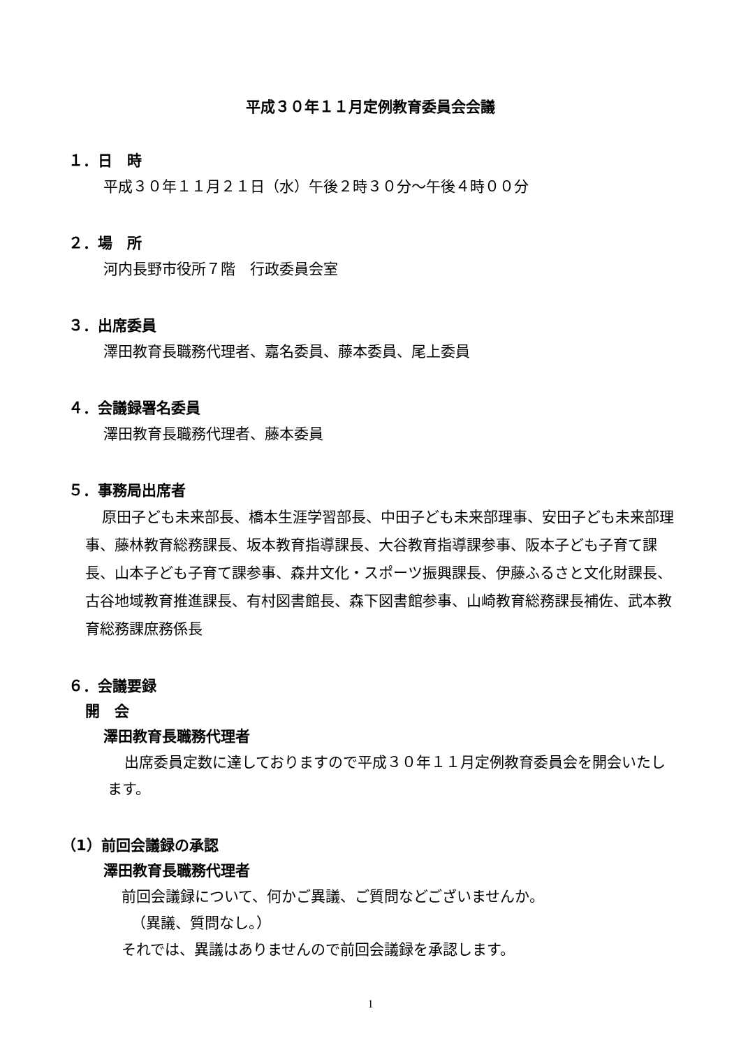平成３０年１１月定例教育委員会会議
１．日　時
平成３０年１１月２１日（水）午後２時３０分～午後４時００分
２．場　所
河内長野市役所７階　行政委員会室
３．出席委員
澤田教育長職務代理者、嘉名委員、藤本委員、尾上委員
４．会議録署名委員
澤田教育長職務代理者、藤本委員
５．事務局出席者
原田子ども未来部長、橋本生涯学習部長、中田子ども未来部理事、安田子ども未来部理事、藤林教育総務課長、坂本教育指導課長、大谷教育指導課参事、阪本子ども子育て課長、山本子ども子育て課参事、森井文化・スポーツ振興課長、伊藤ふるさと文化財課長、古谷地域教育推進課長、有村図書館長、森下図書館参事、山崎教育総務課長補佐、武本教育総務課庶務係長
６．会議要録
開　会
澤田教育長職務代理者
出席委員定数に達しておりますので平成３０年１１月定例教育委員会を開会いたします。
（1）前回会議録の承認
澤田教育長職務代理者
前回会議録について、何かご異議、ご質問などございませんか。
（異議、質問なし。）
それでは、異議はありませんので前回会議録を承認します。
1